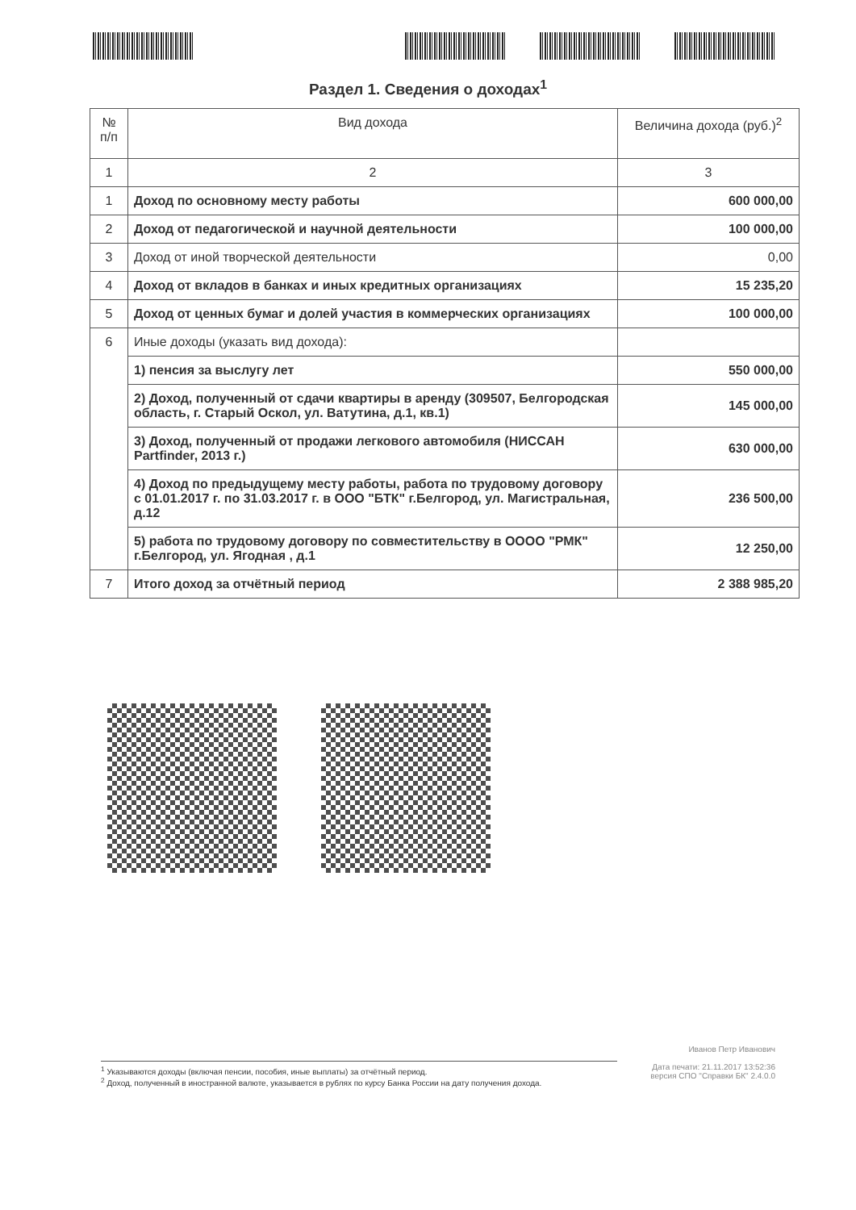Раздел 1. Сведения о доходах<sup>1</sup>
| № п/п | Вид дохода | Величина дохода (руб.)<sup>2</sup> |
| --- | --- | --- |
| 1 | 2 | 3 |
| 1 | Доход по основному месту работы | 600 000,00 |
| 2 | Доход от педагогической и научной деятельности | 100 000,00 |
| 3 | Доход от иной творческой деятельности | 0,00 |
| 4 | Доход от вкладов в банках и иных кредитных организациях | 15 235,20 |
| 5 | Доход от ценных бумаг и долей участия в коммерческих организациях | 100 000,00 |
| 6 | Иные доходы (указать вид дохода): | |
| | 1) пенсия за выслугу лет | 550 000,00 |
| | 2) Доход, полученный от сдачи квартиры в аренду (309507, Белгородская область, г. Старый Оскол, ул. Ватутина, д.1, кв.1) | 145 000,00 |
| | 3) Доход, полученный от продажи легкового автомобиля (НИССАН Partfinder, 2013 г.) | 630 000,00 |
| | 4) Доход по предыдущему месту работы, работа по трудовому договору с 01.01.2017 г. по 31.03.2017 г. в ООО "БТК" г.Белгород, ул. Магистральная, д.12 | 236 500,00 |
| | 5) работа по трудовому договору по совместительству в ОООО "РМК" г.Белгород, ул. Ягодная , д.1 | 12 250,00 |
| 7 | Итого доход за отчётный период | 2 388 985,20 |
Иванов Петр Иванович
Дата печати: 21.11.2017 13:52:36
версия СПО "Справки БК" 2.4.0.0
<sup>1</sup> Указываются доходы (включая пенсии, пособия, иные выплаты) за отчётный период.
<sup>2</sup> Доход, полученный в иностранной валюте, указывается в рублях по курсу Банка России на дату получения дохода.